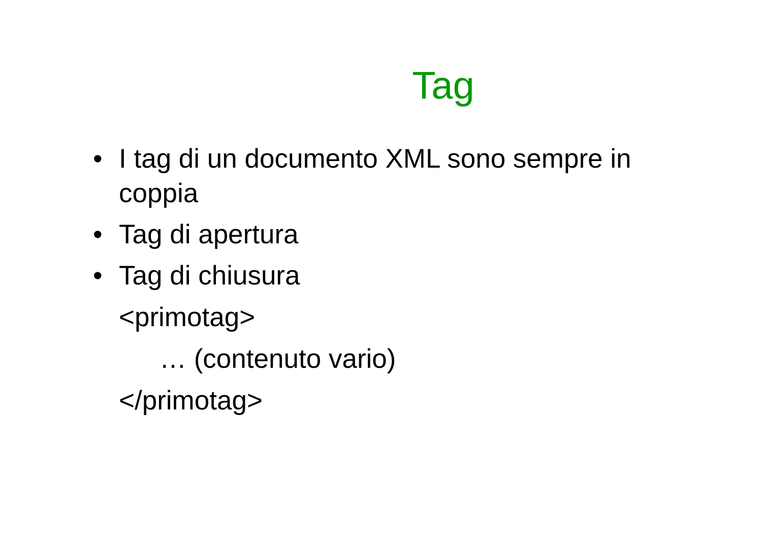Tag
• I tag di un documento XML sono sempre in coppia
• Tag di apertura
• Tag di chiusura
<primotag>
… (contenuto vario)
</primotag>